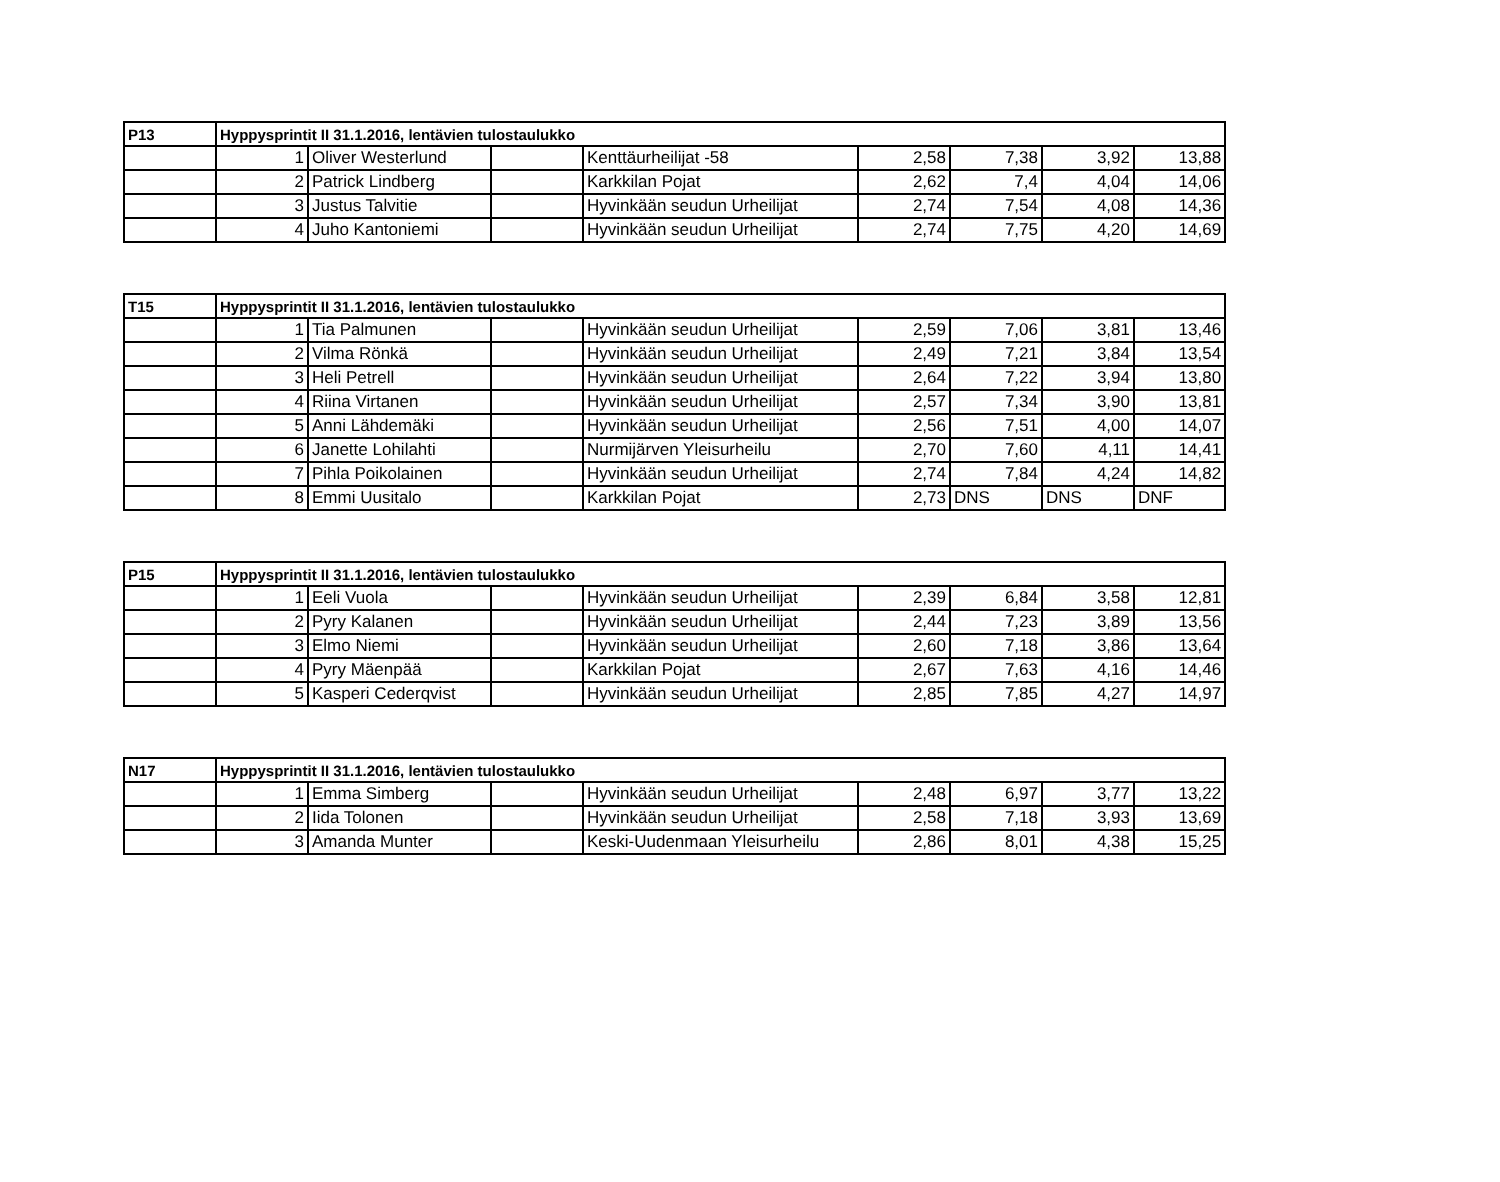| P13 | Hyppysprintit II 31.1.2016, lentävien tulostaulukko | | | | | | | |
| | 1 | Oliver Westerlund | | Kenttäurheilijat -58 | 2,58 | 7,38 | 3,92 | 13,88 |
| | 2 | Patrick Lindberg | | Karkkilan Pojat | 2,62 | 7,4 | 4,04 | 14,06 |
| | 3 | Justus Talvitie | | Hyvinkään seudun Urheilijat | 2,74 | 7,54 | 4,08 | 14,36 |
| | 4 | Juho Kantoniemi | | Hyvinkään seudun Urheilijat | 2,74 | 7,75 | 4,20 | 14,69 |
| T15 | Hyppysprintit II 31.1.2016, lentävien tulostaulukko | | | | | | | |
| | 1 | Tia Palmunen | | Hyvinkään seudun Urheilijat | 2,59 | 7,06 | 3,81 | 13,46 |
| | 2 | Vilma Rönkä | | Hyvinkään seudun Urheilijat | 2,49 | 7,21 | 3,84 | 13,54 |
| | 3 | Heli Petrell | | Hyvinkään seudun Urheilijat | 2,64 | 7,22 | 3,94 | 13,80 |
| | 4 | Riina Virtanen | | Hyvinkään seudun Urheilijat | 2,57 | 7,34 | 3,90 | 13,81 |
| | 5 | Anni Lähdemäki | | Hyvinkään seudun Urheilijat | 2,56 | 7,51 | 4,00 | 14,07 |
| | 6 | Janette Lohilahti | | Nurmijärven Yleisurheilu | 2,70 | 7,60 | 4,11 | 14,41 |
| | 7 | Pihla Poikolainen | | Hyvinkään seudun Urheilijat | 2,74 | 7,84 | 4,24 | 14,82 |
| | 8 | Emmi Uusitalo | | Karkkilan Pojat | 2,73 | DNS | DNS | DNF |
| P15 | Hyppysprintit II 31.1.2016, lentävien tulostaulukko | | | | | | | |
| | 1 | Eeli Vuola | | Hyvinkään seudun Urheilijat | 2,39 | 6,84 | 3,58 | 12,81 |
| | 2 | Pyry Kalanen | | Hyvinkään seudun Urheilijat | 2,44 | 7,23 | 3,89 | 13,56 |
| | 3 | Elmo Niemi | | Hyvinkään seudun Urheilijat | 2,60 | 7,18 | 3,86 | 13,64 |
| | 4 | Pyry Mäenpää | | Karkkilan Pojat | 2,67 | 7,63 | 4,16 | 14,46 |
| | 5 | Kasperi Cederqvist | | Hyvinkään seudun Urheilijat | 2,85 | 7,85 | 4,27 | 14,97 |
| N17 | Hyppysprintit II 31.1.2016, lentävien tulostaulukko | | | | | | | |
| | 1 | Emma Simberg | | Hyvinkään seudun Urheilijat | 2,48 | 6,97 | 3,77 | 13,22 |
| | 2 | Iida Tolonen | | Hyvinkään seudun Urheilijat | 2,58 | 7,18 | 3,93 | 13,69 |
| | 3 | Amanda Munter | | Keski-Uudenmaan Yleisurheilu | 2,86 | 8,01 | 4,38 | 15,25 |